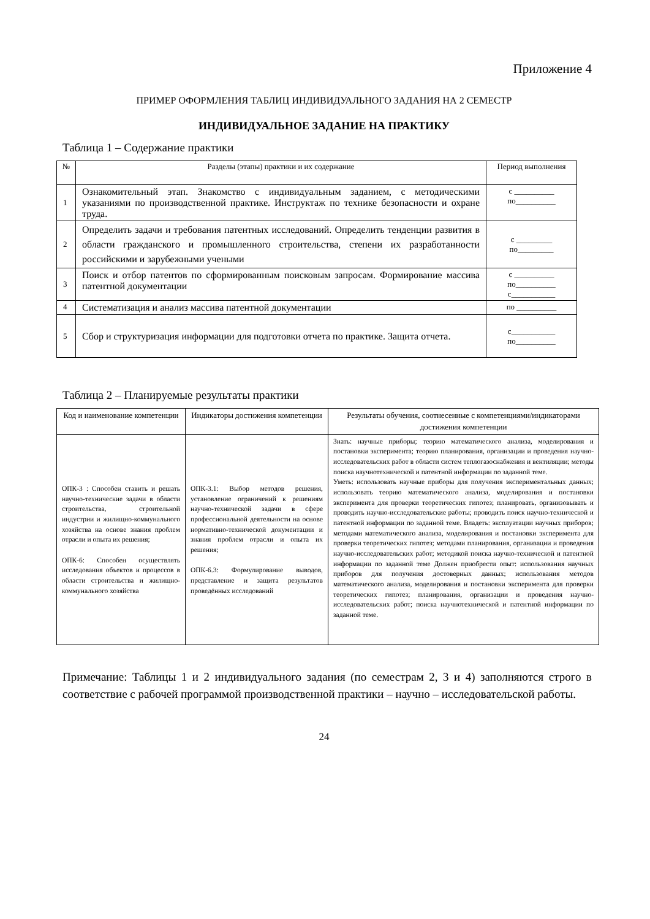Приложение 4
ПРИМЕР ОФОРМЛЕНИЯ ТАБЛИЦ ИНДИВИДУАЛЬНОГО ЗАДАНИЯ НА 2 СЕМЕСТР
ИНДИВИДУАЛЬНОЕ ЗАДАНИЕ НА ПРАКТИКУ
Таблица 1 – Содержание практики
| № | Разделы (этапы) практики и их содержание | Период выполнения |
| --- | --- | --- |
| 1 | Ознакомительный этап. Знакомство с индивидуальным заданием, с методическими указаниями по производственной практике. Инструктаж по технике безопасности и охране труда. | с __________ по__________ |
| 2 | Определить задачи и требования патентных исследований. Определить тенденции развития в области гражданского и промышленного строительства, степени их разработанности российскими и зарубежными учеными | с _________ по_________ |
| 3 | Поиск и отбор патентов по сформированным поисковым запросам. Формирование массива патентной документации | с __________ по__________ с___________ |
| 4 | Систематизация и анализ массива патентной документации | по __________ |
| 5 | Сбор и структуризация информации для подготовки отчета по практике. Защита отчета. | с___________ по__________ |
Таблица 2 – Планируемые результаты практики
| Код и наименование компетенции | Индикаторы достижения компетенции | Результаты обучения, соотнесенные с компетенциями/индикаторами достижения компетенции |
| --- | --- | --- |
| ОПК-3 : Способен ставить и решать научно-технические задачи в области строительства, строительной индустрии и жилищно-коммунального хозяйства на основе знания проблем отрасли и опыта их решения; ОПК-6: Способен осуществлять исследования объектов и процессов в области строительства и жилищно-коммунального хозяйства | ОПК-3.1: Выбор методов решения, установление ограничений к решениям научно-технической задачи в сфере профессиональной деятельности на основе нормативно-технической документации и знания проблем отрасли и опыта их решения; ОПК-6.3: Формулирование выводов, представление и защита результатов проведённых исследований | Знать: научные приборы; теорию математического анализа, моделирования и постановки эксперимента; теорию планирования, организации и проведения научно-исследовательских работ в области систем теплогазоснабжения и вентиляции; методы поиска научнотехнической и патентной информации по заданной теме. Уметь: использовать научные приборы для получения экспериментальных данных; использовать теорию математического анализа, моделирования и постановки эксперимента для проверки теоретических гипотез; планировать, организовывать и проводить научно-исследовательские работы; проводить поиск научно-технической и патентной информации по заданной теме. Владеть: эксплуатации научных приборов; методами математического анализа, моделирования и постановки эксперимента для проверки теоретических гипотез; методами планирования, организации и проведения научно-исследовательских работ; методикой поиска научно-технической и патентной информации по заданной теме Должен приобрести опыт: использования научных приборов для получения достоверных данных; использования методов математического анализа, моделирования и постановки эксперимента для проверки теоретических гипотез; планирования, организации и проведения научно-исследовательских работ; поиска научнотехнической и патентной информации по заданной теме. |
Примечание: Таблицы 1 и 2 индивидуального задания (по семестрам 2, 3 и 4) заполняются строго в соответствие с рабочей программой производственной практики – научно – исследовательской работы.
24